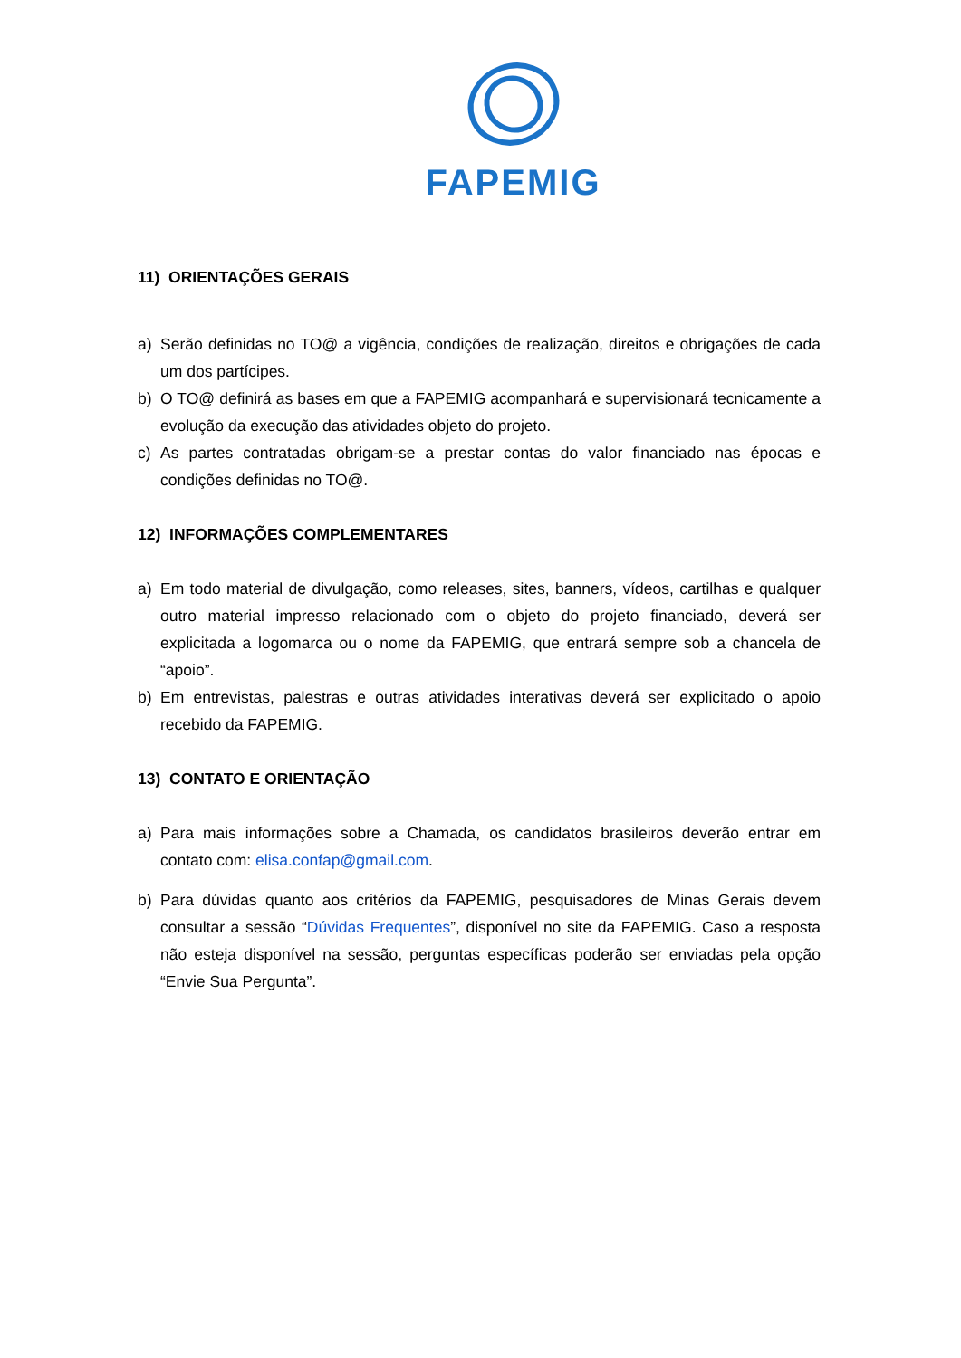FAPEMIG
11) ORIENTAÇÕES GERAIS
a) Serão definidas no TO@ a vigência, condições de realização, direitos e obrigações de cada um dos partícipes.
b) O TO@ definirá as bases em que a FAPEMIG acompanhará e supervisionará tecnicamente a evolução da execução das atividades objeto do projeto.
c) As partes contratadas obrigam-se a prestar contas do valor financiado nas épocas e condições definidas no TO@.
12) INFORMAÇÕES COMPLEMENTARES
a) Em todo material de divulgação, como releases, sites, banners, vídeos, cartilhas e qualquer outro material impresso relacionado com o objeto do projeto financiado, deverá ser explicitada a logomarca ou o nome da FAPEMIG, que entrará sempre sob a chancela de “apoio”.
b) Em entrevistas, palestras e outras atividades interativas deverá ser explicitado o apoio recebido da FAPEMIG.
13) CONTATO E ORIENTAÇÃO
a) Para mais informações sobre a Chamada, os candidatos brasileiros deverão entrar em contato com: elisa.confap@gmail.com.
b) Para dúvidas quanto aos critérios da FAPEMIG, pesquisadores de Minas Gerais devem consultar a sessão “Dúvidas Frequentes”, disponível no site da FAPEMIG. Caso a resposta não esteja disponível na sessão, perguntas específicas poderão ser enviadas pela opção “Envie Sua Pergunta”.